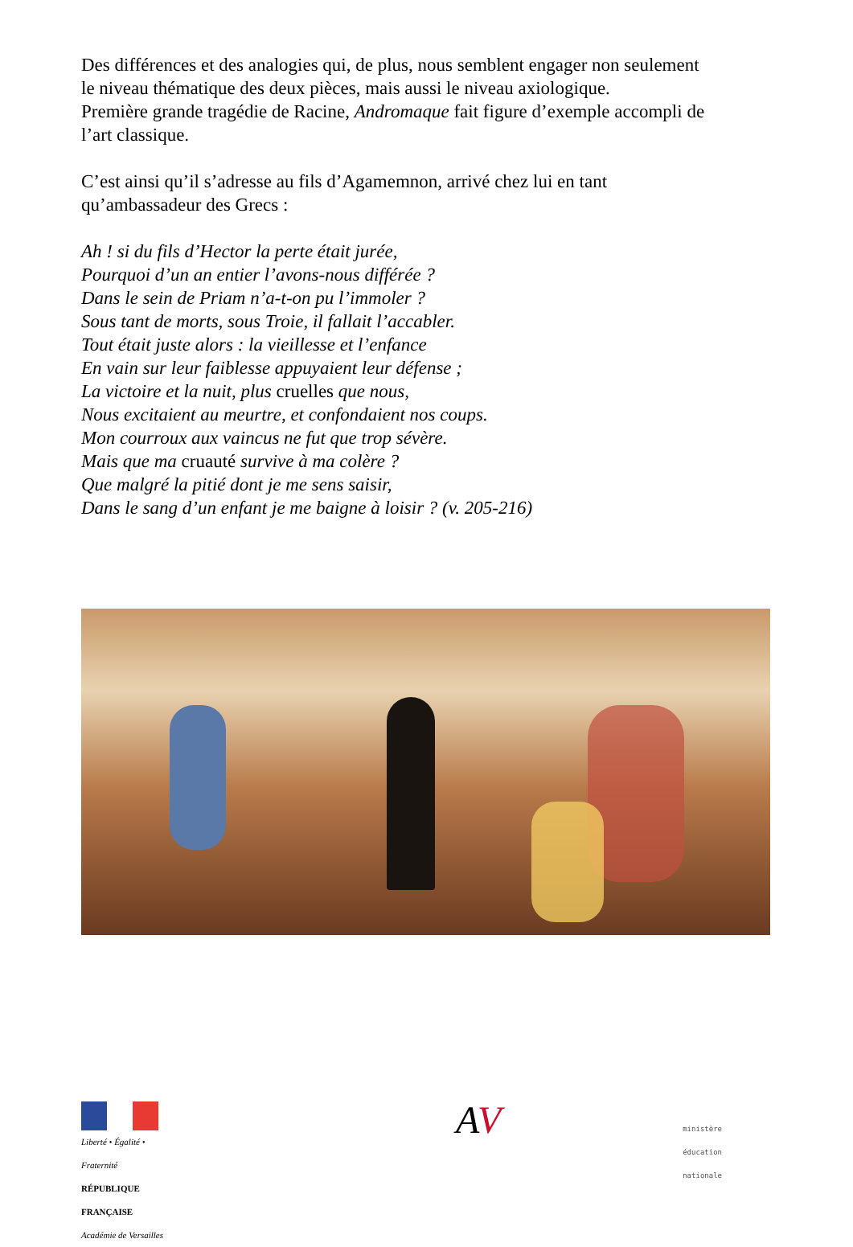Des différences et des analogies qui, de plus, nous semblent engager non seulement le niveau thématique des deux pièces, mais aussi le niveau axiologique.
Première grande tragédie de Racine, Andromaque fait figure d’exemple accompli de l’art classique.
C’est ainsi qu’il s’adresse au fils d’Agamemnon, arrivé chez lui en tant qu’ambassadeur des Grecs :
Ah ! si du fils d’Hector la perte était jurée,
Pourquoi d’un an entier l’avons-nous différée ?
Dans le sein de Priam n’a-t-on pu l’immoler ?
Sous tant de morts, sous Troie, il fallait l’accabler.
Tout était juste alors : la vieillesse et l’enfance
En vain sur leur faiblesse appuyaient leur défense ;
La victoire et la nuit, plus cruelles que nous,
Nous excitaient au meurtre, et confondaient nos coups.
Mon courroux aux vaincus ne fut que trop sévère.
Mais que ma cruauté survive à ma colère ?
Que malgré la pitié dont je me sens saisir,
Dans le sang d’un enfant je me baigne à loisir ? (v. 205-216)
Liberté • Égalité • Fraternité
RÉPUBLIQUE FRANÇAISE
Académie de Versailles
AV
ministère
éducation
nationale